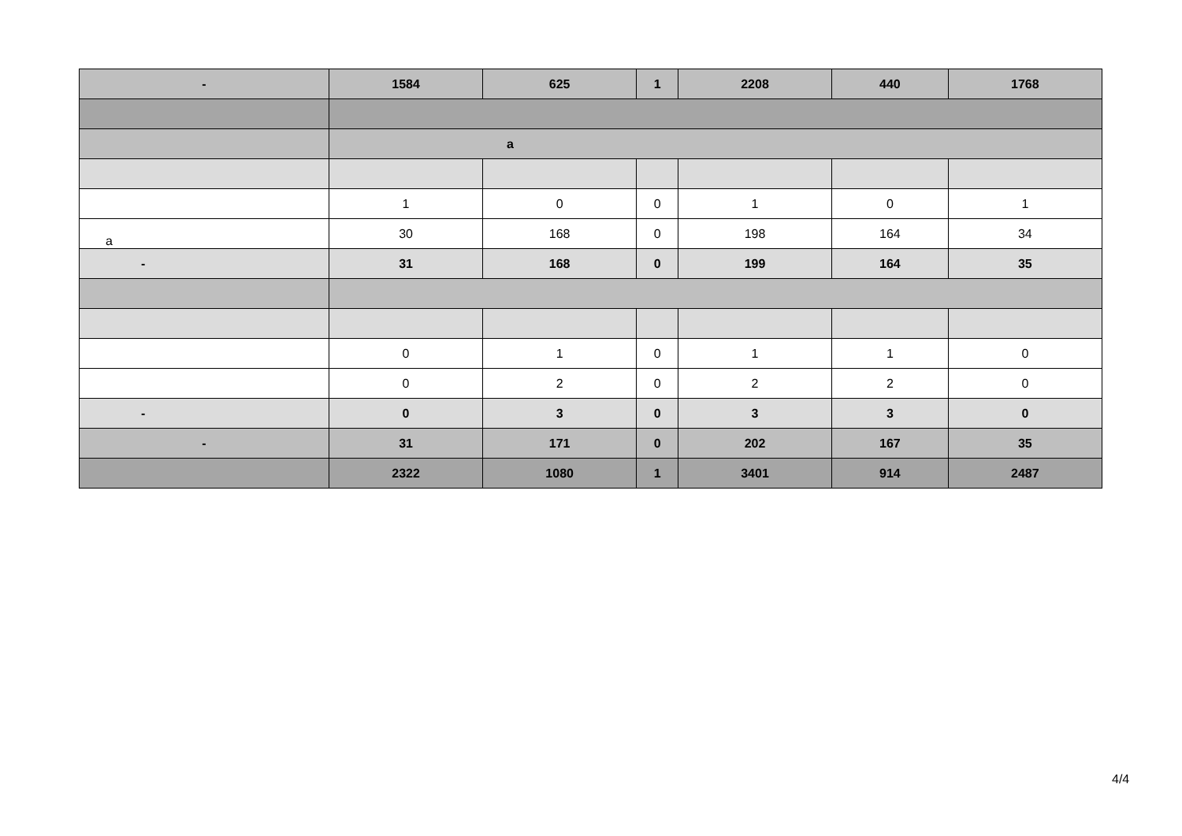| - | 1584 | 625 | 1 | 2208 | 440 | 1768 |
| | a | | | | | |
| | 1 | 0 | 0 | 1 | 0 | 1 |
| a | 30 | 168 | 0 | 198 | 164 | 34 |
| - | 31 | 168 | 0 | 199 | 164 | 35 |
| | 0 | 1 | 0 | 1 | 1 | 0 |
| | 0 | 2 | 0 | 2 | 2 | 0 |
| - | 0 | 3 | 0 | 3 | 3 | 0 |
| - | 31 | 171 | 0 | 202 | 167 | 35 |
| | 2322 | 1080 | 1 | 3401 | 914 | 2487 |
4/4